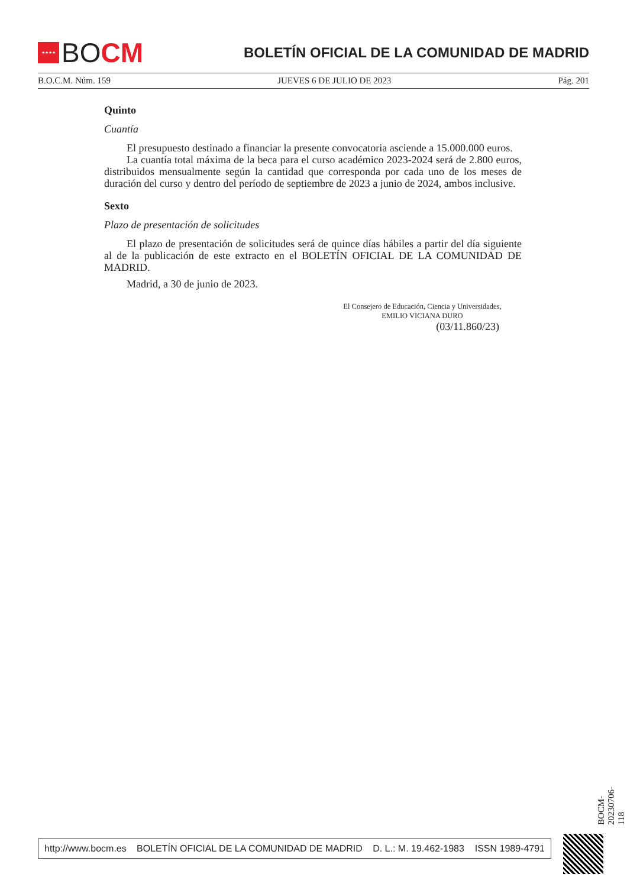★★★★
BO CM
BOLETÍN OFICIAL DE LA COMUNIDAD DE MADRID
B.O.C.M. Núm. 159 JUEVES 6 DE JULIO DE 2023 Pág. 201
Quinto
Cuantía
El presupuesto destinado a financiar la presente convocatoria asciende a 15.000.000 euros.
La cuantía total máxima de la beca para el curso académico 2023-2024 será de 2.800 euros, distribuidos mensualmente según la cantidad que corresponda por cada uno de los meses de duración del curso y dentro del período de septiembre de 2023 a junio de 2024, ambos inclusive.
Sexto
Plazo de presentación de solicitudes
El plazo de presentación de solicitudes será de quince días hábiles a partir del día siguiente al de la publicación de este extracto en el BOLETÍN OFICIAL DE LA COMUNIDAD DE MADRID.
Madrid, a 30 de junio de 2023.
El Consejero de Educación, Ciencia y Universidades,
EMILIO VICIANA DURO
(03/11.860/23)
BOCM-20230706-118
http://www.bocm.es BOLETÍN OFICIAL DE LA COMUNIDAD DE MADRID D. L.: M. 19.462-1983 ISSN 1989-4791